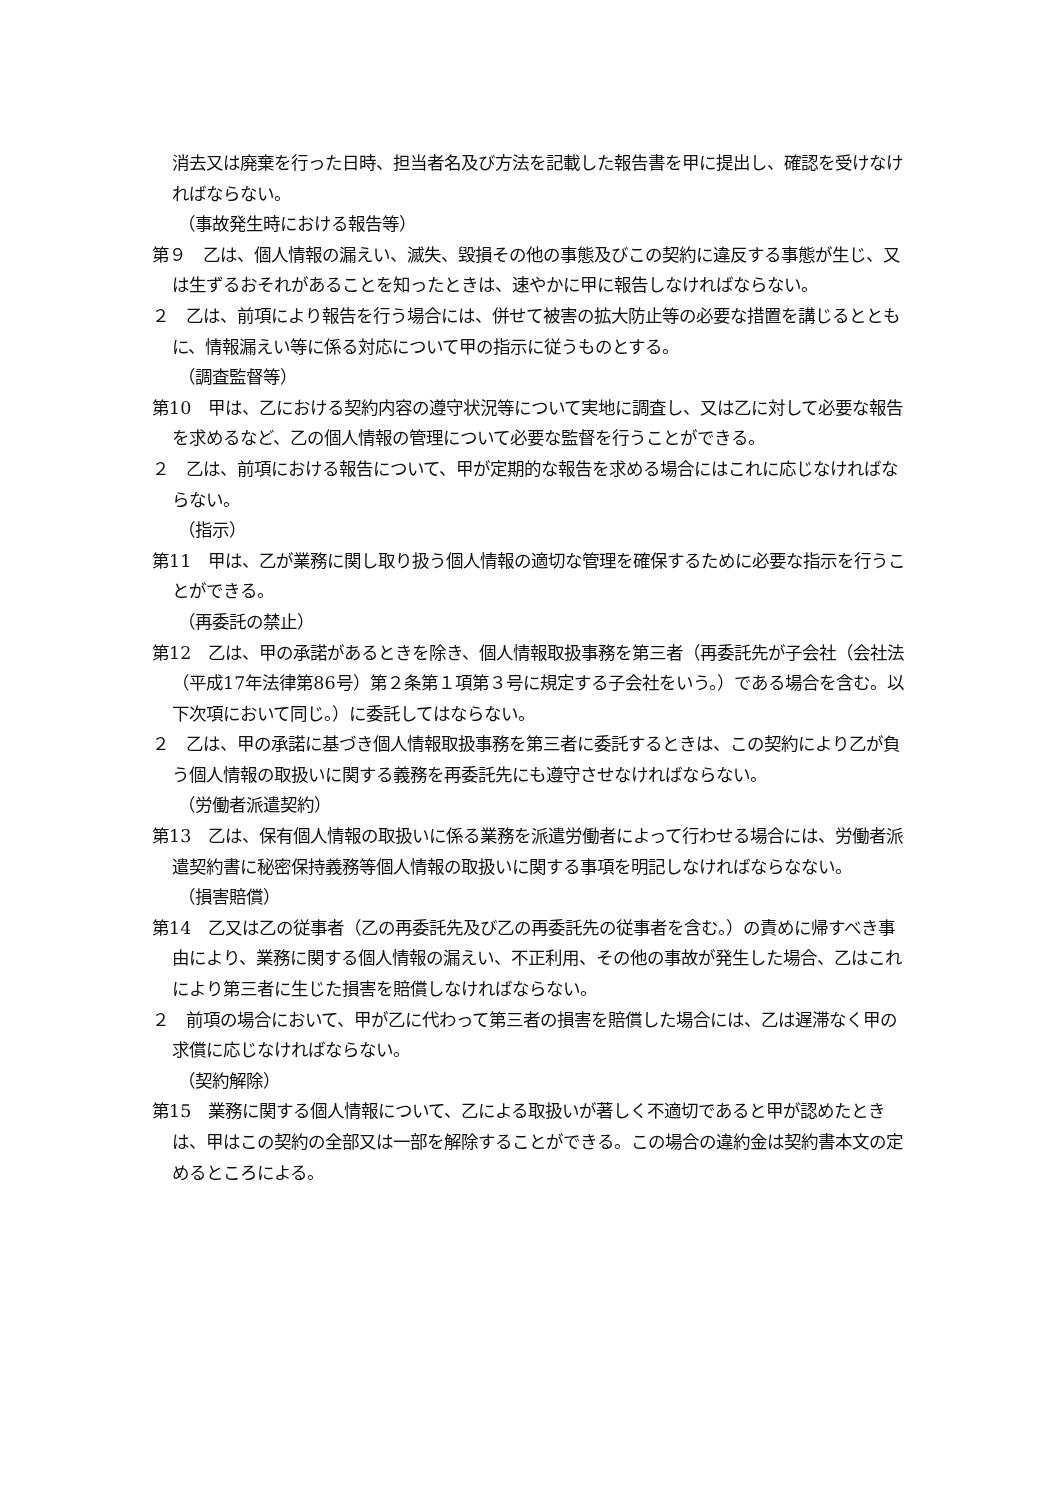消去又は廃棄を行った日時、担当者名及び方法を記載した報告書を甲に提出し、確認を受けなければならない。
（事故発生時における報告等）
第９　乙は、個人情報の漏えい、滅失、毀損その他の事態及びこの契約に違反する事態が生じ、又は生ずるおそれがあることを知ったときは、速やかに甲に報告しなければならない。
２　乙は、前項により報告を行う場合には、併せて被害の拡大防止等の必要な措置を講じるとともに、情報漏えい等に係る対応について甲の指示に従うものとする。
（調査監督等）
第10　甲は、乙における契約内容の遵守状況等について実地に調査し、又は乙に対して必要な報告を求めるなど、乙の個人情報の管理について必要な監督を行うことができる。
２　乙は、前項における報告について、甲が定期的な報告を求める場合にはこれに応じなければならない。
（指示）
第11　甲は、乙が業務に関し取り扱う個人情報の適切な管理を確保するために必要な指示を行うことができる。
（再委託の禁止）
第12　乙は、甲の承諾があるときを除き、個人情報取扱事務を第三者（再委託先が子会社（会社法（平成17年法律第86号）第２条第１項第３号に規定する子会社をいう。）である場合を含む。以下次項において同じ。）に委託してはならない。
２　乙は、甲の承諾に基づき個人情報取扱事務を第三者に委託するときは、この契約により乙が負う個人情報の取扱いに関する義務を再委託先にも遵守させなければならない。
（労働者派遣契約）
第13　乙は、保有個人情報の取扱いに係る業務を派遣労働者によって行わせる場合には、労働者派遣契約書に秘密保持義務等個人情報の取扱いに関する事項を明記しなければならなない。
（損害賠償）
第14　乙又は乙の従事者（乙の再委託先及び乙の再委託先の従事者を含む。）の責めに帰すべき事由により、業務に関する個人情報の漏えい、不正利用、その他の事故が発生した場合、乙はこれにより第三者に生じた損害を賠償しなければならない。
２　前項の場合において、甲が乙に代わって第三者の損害を賠償した場合には、乙は遅滞なく甲の求償に応じなければならない。
（契約解除）
第15　業務に関する個人情報について、乙による取扱いが著しく不適切であると甲が認めたときは、甲はこの契約の全部又は一部を解除することができる。この場合の違約金は契約書本文の定めるところによる。